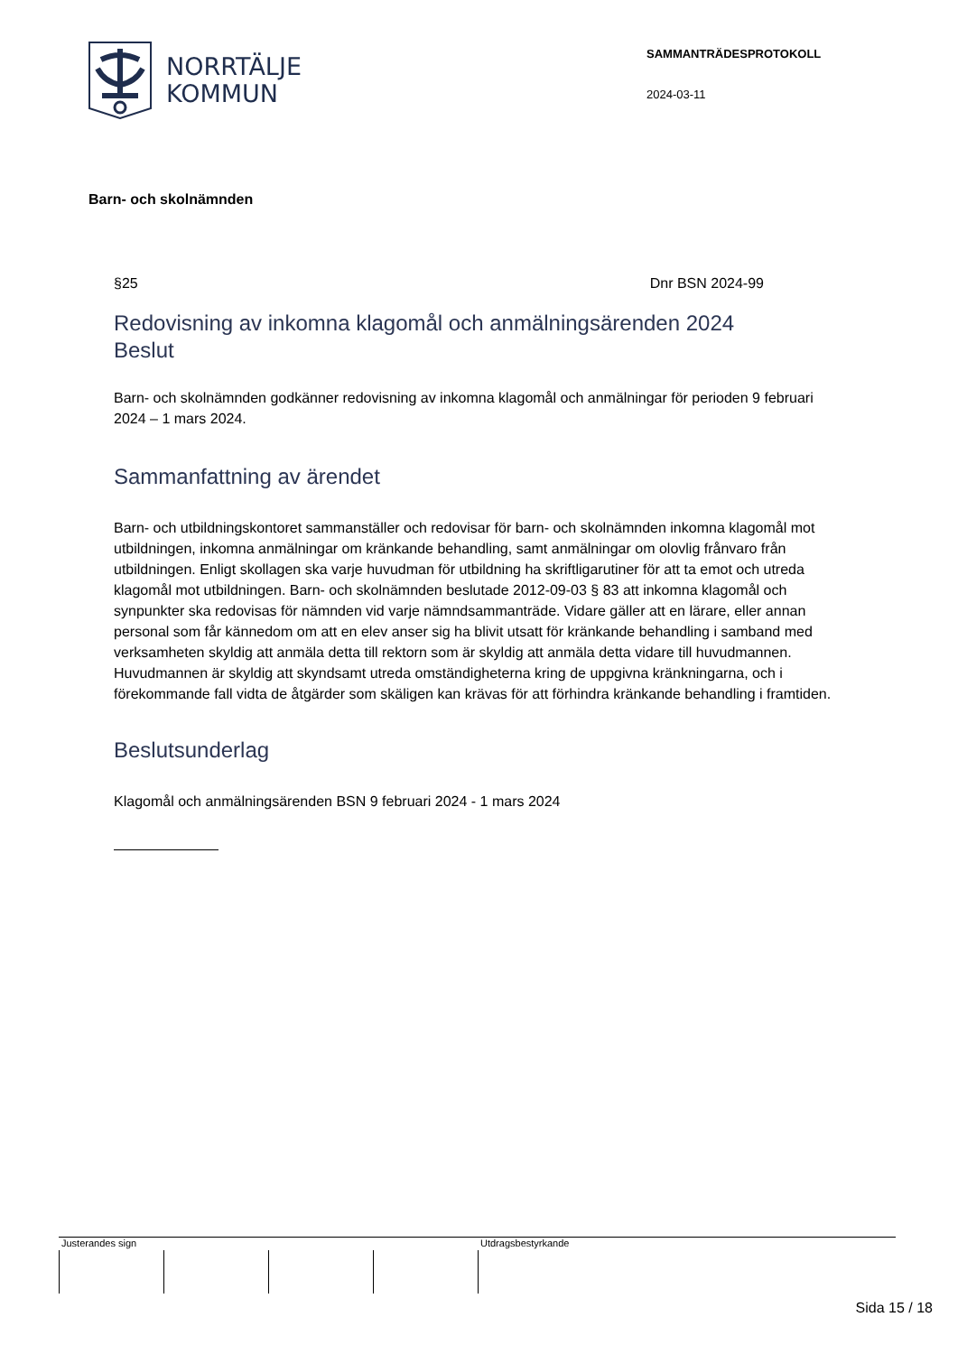NORRTÄLJE
KOMMUN
SAMMANTRÄDESPROTOKOLL
2024-03-11
Barn- och skolnämnden
§25 Dnr BSN 2024-99
Redovisning av inkomna klagomål och anmälningsärenden 2024
Beslut
Barn- och skolnämnden godkänner redovisning av inkomna klagomål och anmälningar för perioden 9 februari 2024 – 1 mars 2024.
Sammanfattning av ärendet
Barn- och utbildningskontoret sammanställer och redovisar för barn- och skolnämnden inkomna klagomål mot utbildningen, inkomna anmälningar om kränkande behandling, samt anmälningar om olovlig frånvaro från utbildningen. Enligt skollagen ska varje huvudman för utbildning ha skriftligarutiner för att ta emot och utreda klagomål mot utbildningen. Barn- och skolnämnden beslutade 2012-09-03 § 83 att inkomna klagomål och synpunkter ska redovisas för nämnden vid varje nämndsammanträde. Vidare gäller att en lärare, eller annan personal som får kännedom om att en elev anser sig ha blivit utsatt för kränkande behandling i samband med verksamheten skyldig att anmäla detta till rektorn som är skyldig att anmäla detta vidare till huvudmannen. Huvudmannen är skyldig att skyndsamt utreda omständigheterna kring de uppgivna kränkningarna, och i förekommande fall vidta de åtgärder som skäligen kan krävas för att förhindra kränkande behandling i framtiden.
Beslutsunderlag
Klagomål och anmälningsärenden BSN 9 februari 2024 - 1 mars 2024
Justerandes sign Utdragsbestyrkande
Sida 15 / 18